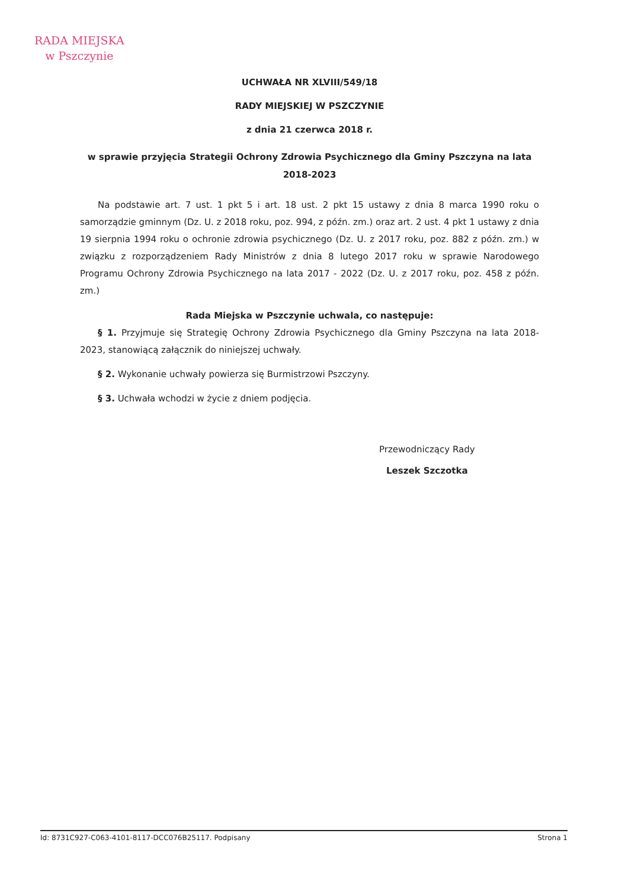RADA MIEJSKA
w Pszczynie
UCHWAŁA NR XLVIII/549/18
RADY MIEJSKIEJ W PSZCZYNIE
z dnia 21 czerwca 2018 r.
w sprawie przyjęcia Strategii Ochrony Zdrowia Psychicznego dla Gminy Pszczyna na lata 2018-2023
Na podstawie art. 7 ust. 1 pkt 5 i art. 18 ust. 2 pkt 15 ustawy z dnia 8 marca 1990 roku o samorządzie gminnym (Dz. U. z 2018 roku, poz. 994, z późn. zm.) oraz art. 2 ust. 4 pkt 1 ustawy z dnia 19 sierpnia 1994 roku o ochronie zdrowia psychicznego (Dz. U. z 2017 roku, poz. 882 z późn. zm.) w związku z rozporządzeniem Rady Ministrów z dnia 8 lutego 2017 roku w sprawie Narodowego Programu Ochrony Zdrowia Psychicznego na lata 2017 - 2022 (Dz. U. z 2017 roku, poz. 458 z późn. zm.)
Rada Miejska w Pszczynie uchwala, co następuje:
§ 1. Przyjmuje się Strategię Ochrony Zdrowia Psychicznego dla Gminy Pszczyna na lata 2018-2023, stanowiącą załącznik do niniejszej uchwały.
§ 2. Wykonanie uchwały powierza się Burmistrzowi Pszczyny.
§ 3. Uchwała wchodzi w życie z dniem podjęcia.
Przewodniczący Rady
Leszek Szczotka
Id: 8731C927-C063-4101-8117-DCC076B25117. Podpisany Strona 1